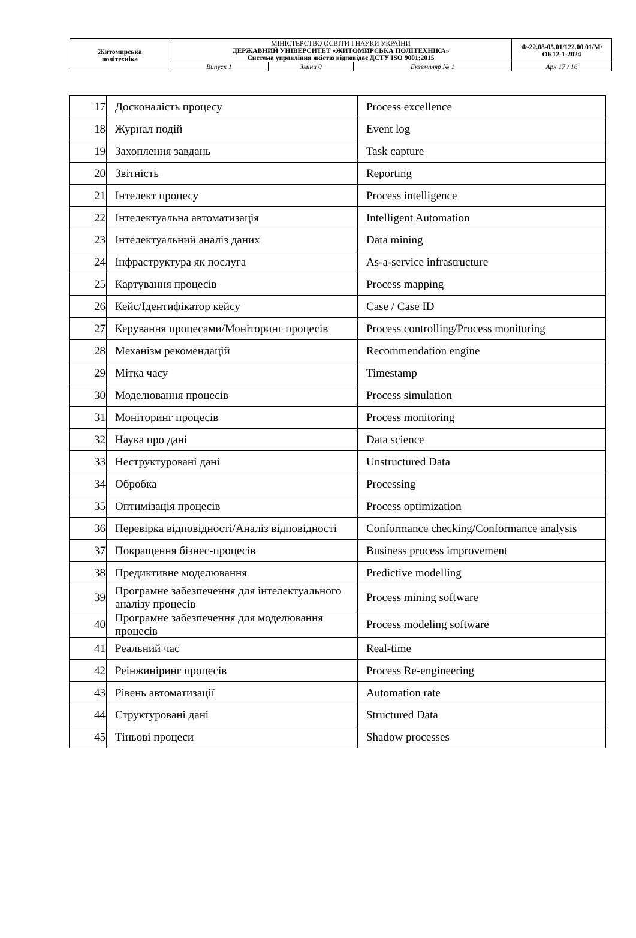| Житомирська політехніка | МІНІСТЕРСТВО ОСВІТИ І НАУКИ УКРАЇНИ ДЕРЖАВНИЙ УНІВЕРСИТЕТ «ЖИТОМИРСЬКА ПОЛІТЕХНІКА» Система управління якістю відповідає ДСТУ ISO 9001:2015 | | | Ф-22.08-05.01/122.00.01/М/ОК12-1-2024 |
| | Випуск 1 | Зміни 0 | Екземпляр № 1 | Арк 17 / 16 |
| 17 | Досконалість процесу | Process excellence |
| 18 | Журнал подій | Event log |
| 19 | Захоплення завдань | Task capture |
| 20 | Звітність | Reporting |
| 21 | Інтелект процесу | Process intelligence |
| 22 | Інтелектуальна автоматизація | Intelligent Automation |
| 23 | Інтелектуальний аналіз даних | Data mining |
| 24 | Інфраструктура як послуга | As-a-service infrastructure |
| 25 | Картування процесів | Process mapping |
| 26 | Кейс/Ідентифікатор кейсу | Case / Case ID |
| 27 | Керування процесами/Моніторинг процесів | Process controlling/Process monitoring |
| 28 | Механізм рекомендацій | Recommendation engine |
| 29 | Мітка часу | Timestamp |
| 30 | Моделювання процесів | Process simulation |
| 31 | Моніторинг процесів | Process monitoring |
| 32 | Наука про дані | Data science |
| 33 | Неструктуровані дані | Unstructured Data |
| 34 | Обробка | Processing |
| 35 | Оптимізація процесів | Process optimization |
| 36 | Перевірка відповідності/Аналіз відповідності | Conformance checking/Conformance analysis |
| 37 | Покращення бізнес-процесів | Business process improvement |
| 38 | Предиктивне моделювання | Predictive modelling |
| 39 | Програмне забезпечення для інтелектуального аналізу процесів | Process mining software |
| 40 | Програмне забезпечення для моделювання процесів | Process modeling software |
| 41 | Реальний час | Real-time |
| 42 | Реінжиніринг процесів | Process Re-engineering |
| 43 | Рівень автоматизації | Automation rate |
| 44 | Структуровані дані | Structured Data |
| 45 | Тіньові процеси | Shadow processes |